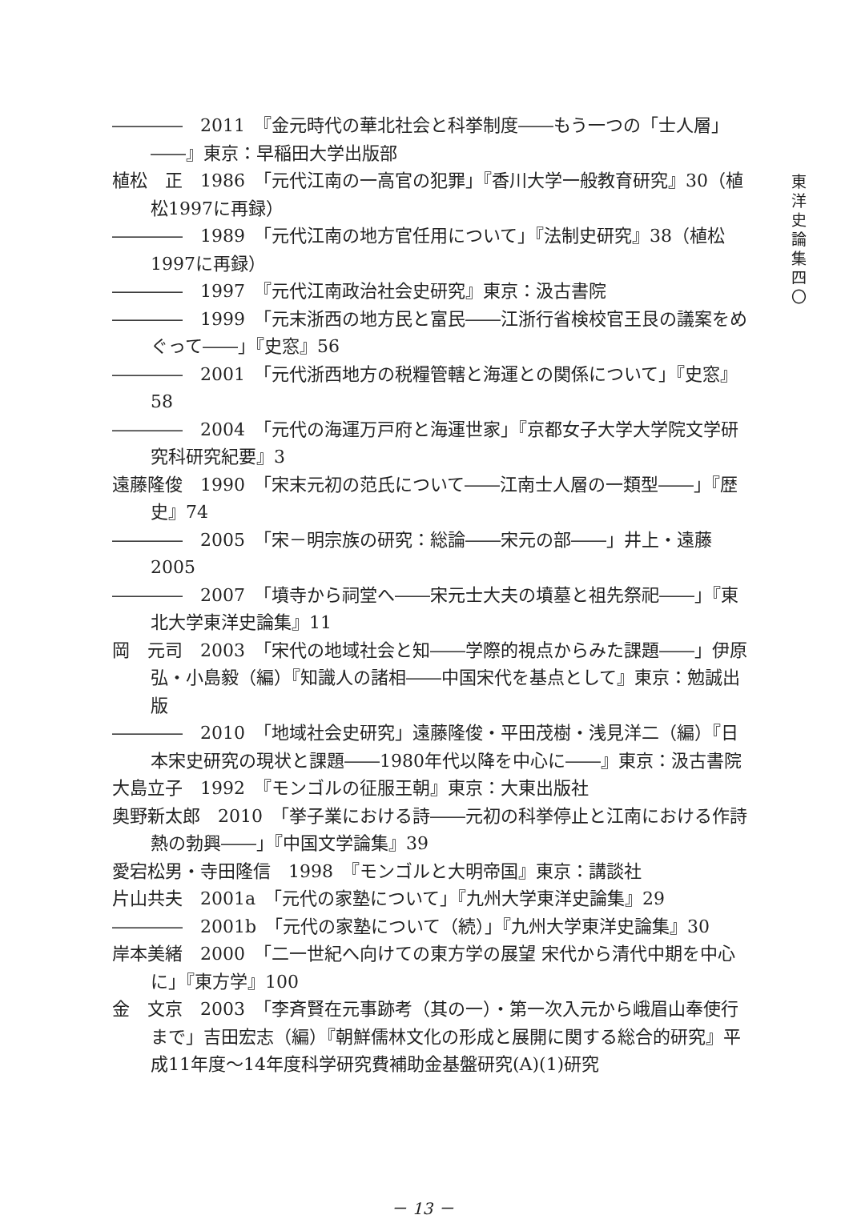――――　2011　『金元時代の華北社会と科挙制度――もう一つの「士人層」――』東京：早稲田大学出版部
植松　正　1986　「元代江南の一高官の犯罪」『香川大学一般教育研究』30（植松1997に再録）
――――　1989　「元代江南の地方官任用について」『法制史研究』38（植松1997に再録）
――――　1997　『元代江南政治社会史研究』東京：汲古書院
――――　1999　「元末浙西の地方民と富民――江浙行省検校官王艮の議案をめぐって――」『史窓』56
――――　2001　「元代浙西地方の税糧管轄と海運との関係について」『史窓』58
――――　2004　「元代の海運万戸府と海運世家」『京都女子大学大学院文学研究科研究紀要』3
遠藤隆俊　1990　「宋末元初の范氏について――江南士人層の一類型――」『歴史』74
――――　2005　「宋－明宗族の研究：総論――宋元の部――」井上・遠藤2005
――――　2007　「墳寺から祠堂へ――宋元士大夫の墳墓と祖先祭祀――」『東北大学東洋史論集』11
岡　元司　2003　「宋代の地域社会と知――学際的視点からみた課題――」伊原弘・小島毅（編）『知識人の諸相――中国宋代を基点として』東京：勉誠出版
――――　2010　「地域社会史研究」遠藤隆俊・平田茂樹・浅見洋二（編）『日本宋史研究の現状と課題――1980年代以降を中心に――』東京：汲古書院
大島立子　1992　『モンゴルの征服王朝』東京：大東出版社
奥野新太郎　2010　「挙子業における詩――元初の科挙停止と江南における作詩熱の勃興――」『中国文学論集』39
愛宕松男・寺田隆信　1998　『モンゴルと大明帝国』東京：講談社
片山共夫　2001a　「元代の家塾について」『九州大学東洋史論集』29
――――　2001b　「元代の家塾について（続）」『九州大学東洋史論集』30
岸本美緒　2000　「二一世紀へ向けての東方学の展望 宋代から清代中期を中心に」『東方学』100
金　文京　2003　「李斉賢在元事跡考（其の一）・第一次入元から峨眉山奉使行まで」吉田宏志（編）『朝鮮儒林文化の形成と展開に関する総合的研究』平成11年度～14年度科学研究費補助金基盤研究(A)(1)研究
東
洋
史
論
集
四
〇
－ 13 －